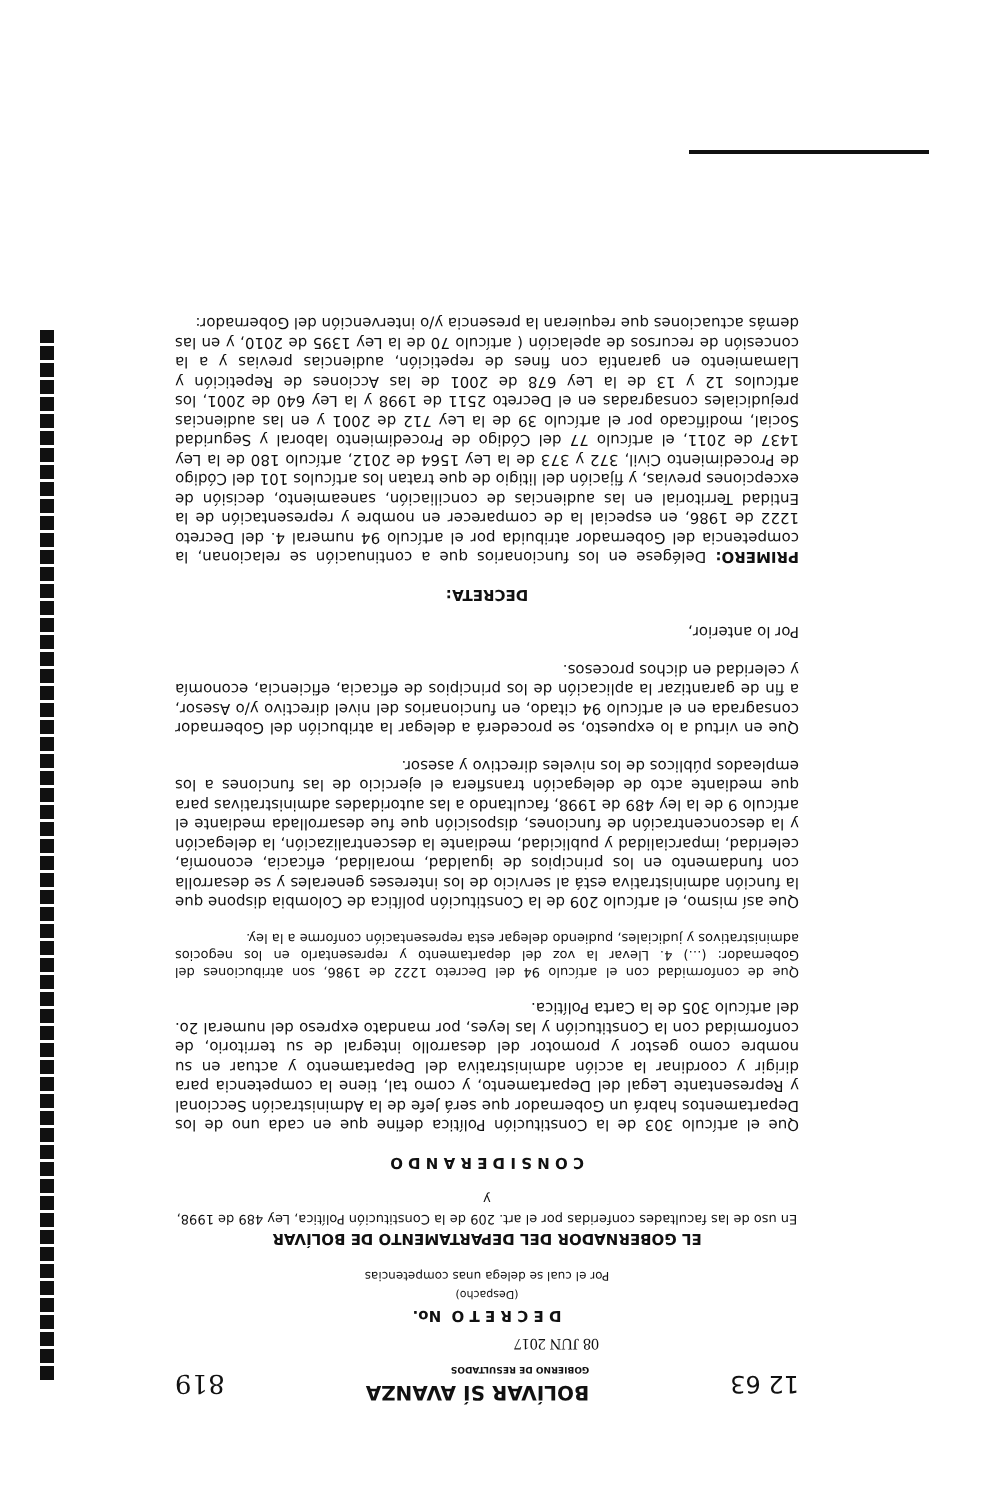12 63
BOLÍVAR SÍ AVANZA
GOBIERNO DE RESULTADOS
819
08 JUN 2017
D E C R E T O No.
(Despacho)
Por el cual se delega unas competencias
EL GOBERNADOR DEL DEPARTAMENTO DE BOLÍVAR
En uso de las facultades conferidas por el art. 209 de la Constitución Política, Ley 489 de 1998, y
C O N S I D E R A N D O
Que el artículo 303 de la Constitución Política define que en cada uno de los Departamentos habrá un Gobernador que será Jefe de la Administración Seccional y Representante Legal del Departamento, y como tal, tiene la competencia para dirigir y coordinar la acción administrativa del Departamento y actuar en su nombre como gestor y promotor del desarrollo integral de su territorio, de conformidad con la Constitución y las leyes, por mandato expreso del numeral 2o. del artículo 305 de la Carta Política.
Que de conformidad con el artículo 94 del Decreto 1222 de 1986, son atribuciones del Gobernador: (…) 4. Llevar la voz del departamento y representarlo en los negocios administrativos y judiciales, pudiendo delegar esta representación conforme a la ley.
Que así mismo, el artículo 209 de la Constitución política de Colombia dispone que la función administrativa está al servicio de los intereses generales y se desarrolla con fundamento en los principios de igualdad, moralidad, eficacia, economía, celeridad, imparcialidad y publicidad, mediante la descentralización, la delegación y la desconcentración de funciones, disposición que fue desarrollada mediante el artículo 9 de la ley 489 de 1998, facultando a las autoridades administrativas para que mediante acto de delegación transfiera el ejercicio de las funciones a los empleados públicos de los niveles directivo y asesor.
Que en virtud a lo expuesto, se procederá a delegar la atribución del Gobernador consagrada en el artículo 94 citado, en funcionarios del nivel directivo y/o Asesor, a fin de garantizar la aplicación de los principios de eficacia, eficiencia, economía y celeridad en dichos procesos.
Por lo anterior,
DECRETA:
PRIMERO: Delégese en los funcionarios que a continuación se relacionan, la competencia del Gobernador atribuida por el artículo 94 numeral 4. del Decreto 1222 de 1986, en especial la de comparecer en nombre y representación de la Entidad Territorial en las audiencias de conciliación, saneamiento, decisión de excepciones previas, y fijación del litigio de que tratan los artículos 101 del Código de Procedimiento Civil, 372 y 373 de la Ley 1564 de 2012, artículo 180 de la Ley 1437 de 2011, el artículo 77 del Código de Procedimiento laboral y Seguridad Social, modificado por el artículo 39 de la Ley 712 de 2001 y en las audiencias prejudiciales consagradas en el Decreto 2511 de 1998 y la Ley 640 de 2001, los artículos 12 y 13 de la Ley 678 de 2001 de las Acciones de Repetición y Llamamiento en garantía con fines de repetición, audiencias previas y a la concesión de recursos de apelación ( artículo 70 de la Ley 1395 de 2010, y en las demás actuaciones que requieran la presencia y/o intervención del Gobernador: